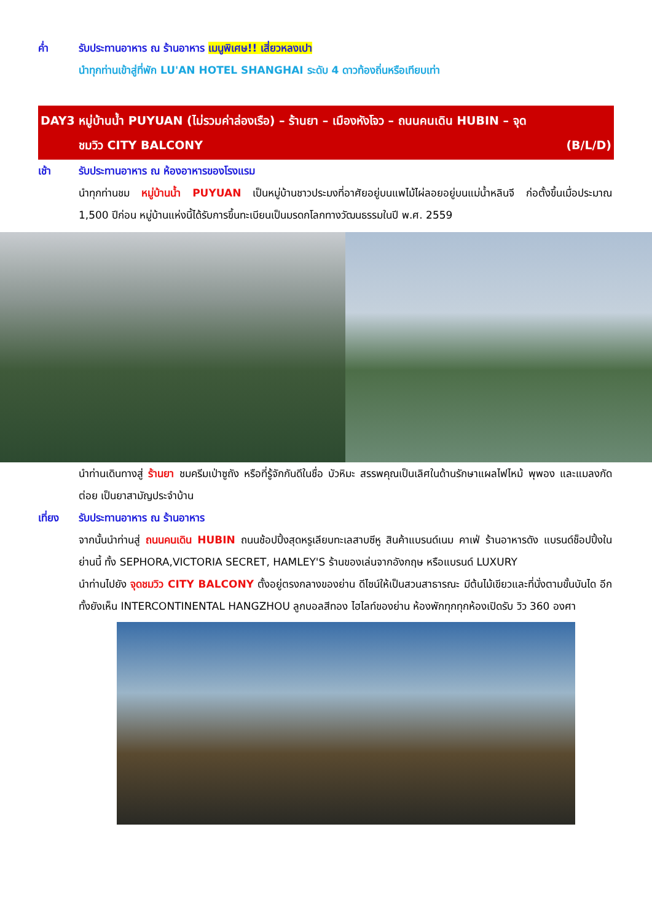ค่ำ รับประทานอาหาร ณ ร้านอาหาร เมนูพิเศษ!! เสี่ยวหลงเปา
นำทุกท่านเข้าสู่ที่พัก LU'AN HOTEL SHANGHAI ระดับ 4 ดาวท้องถิ่นหรือเทียบเท่า
DAY3 หมู่บ้านน้ำ PUYUAN (ไม่รวมค่าล่องเรือ) – ร้านยา – เมืองหังโจว – ถนนคนเดิน HUBIN – จุด
ชมวิว CITY BALCONY (B/L/D)
เช้า รับประทานอาหาร ณ ห้องอาหารของโรงแรม
นำทุกท่านชม หมู่บ้านน้ำ PUYUAN เป็นหมู่บ้านชาวประมงที่อาศัยอยู่บนแพไม้ไผ่ลอยอยู่บนแม่น้ำหลินจี ก่อตั้งขึ้นเมื่อประมาณ 1,500 ปีก่อน หมู่บ้านแห่งนี้ได้รับการขึ้นทะเบียนเป็นมรดกโลกทางวัฒนธรรมในปี พ.ศ. 2559
นำท่านเดินทางสู่ ร้านยา ชมครีมเป่าซูถัง หรือที่รู้จักกันดีในชื่อ บัวหิมะ สรรพคุณเป็นเลิศในด้านรักษาแผลไฟไหม้ พุพอง และแมลงกัดต่อย เป็นยาสามัญประจำบ้าน
เที่ยง รับประทานอาหาร ณ ร้านอาหาร
จากนั้นนำท่านสู่ ถนนคนเดิน HUBIN ถนนช้อปปิ้งสุดหรูเลียบทะเลสาบซีหู สินค้าแบรนด์เนม คาเฟ่ ร้านอาหารดัง แบรนด์ช็อปปิ้งในย่านนี้ ทั้ง SEPHORA,VICTORIA SECRET, HAMLEY'S ร้านของเล่นจากอังกฤษ หรือแบรนด์ LUXURY
นำท่านไปยัง จุดชมวิว CITY BALCONY ตั้งอยู่ตรงกลางของย่าน ดีไซน์ให้เป็นสวนสาธารณะ มีต้นไม้เขียวและที่นั่งตามขั้นบันได อีกทั้งยังเห็น INTERCONTINENTAL HANGZHOU ลูกบอลสีทอง ไฮไลท์ของย่าน ห้องพักทุกทุกห้องเปิดรับ วิว 360 องศา